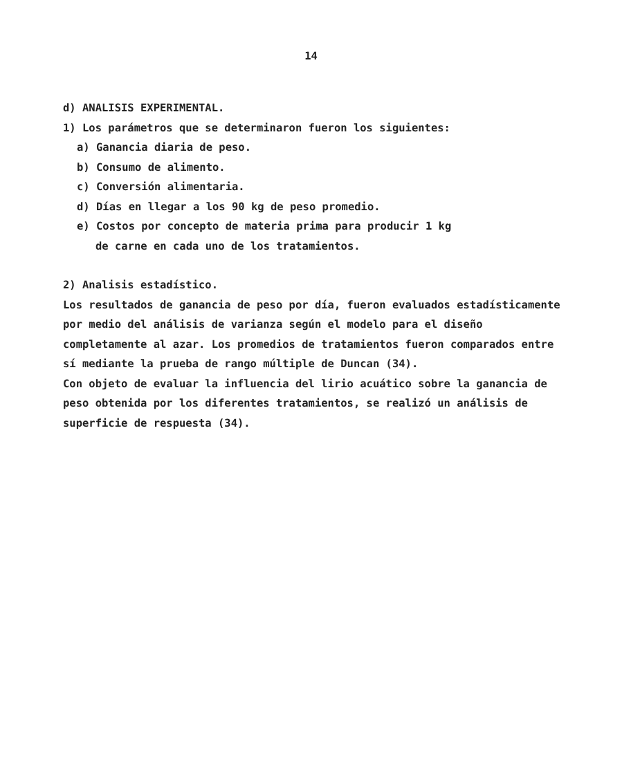14
d) ANALISIS EXPERIMENTAL.
1) Los parámetros que se determinaron fueron los siguientes:
a) Ganancia diaria de peso.
b) Consumo de alimento.
c) Conversión alimentaria.
d) Días en llegar a los 90 kg de peso promedio.
e) Costos por concepto de materia prima para producir 1 kg
de carne en cada uno de los tratamientos.
2) Analisis estadístico.
Los resultados de ganancia de peso por día, fueron evaluados estadísticamente por medio del análisis de varianza según el modelo para el diseño completamente al azar. Los promedios de tratamientos fueron comparados entre sí mediante la prueba de rango múltiple de Duncan (34).
Con objeto de evaluar la influencia del lirio acuático sobre la ganancia de peso obtenida por los diferentes tratamientos, se realizó un análisis de superficie de respuesta (34).